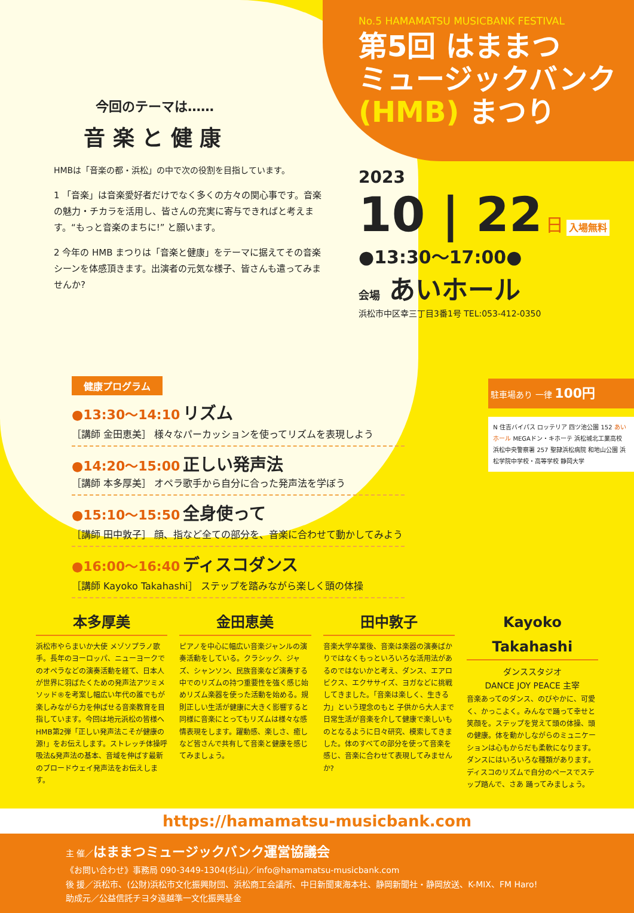今回のテーマは……
音 楽 と 健 康
HMBは「音楽の都・浜松」の中で次の役割を目指しています。
1 「音楽」は音楽愛好者だけでなく多くの方々の関心事です。音楽の魅力・チカラを活用し、皆さんの充実に寄与できればと考えます。“もっと音楽のまちに!” と願います。
2 今年の HMB まつりは「音楽と健康」をテーマに据えてその音楽シーンを体感頂きます。出演者の元気な様子、皆さんも遣ってみませんか?
No.5 HAMAMATSU MUSICBANK FESTIVAL
第5回 はままつ
ミュージックバンク
(HMB) まつり
2023
10 | 22 日 入場無料
●13:30〜17:00●
会場 あいホール
浜松市中区幸三丁目3番1号 TEL:053-412-0350
健康プログラム
●13:30〜14:10 リズム
［講師 金田恵美］ 様々なパーカッションを使ってリズムを表現しよう
●14:20〜15:00 正しい発声法
［講師 本多厚美］ オペラ歌手から自分に合った発声法を学ぼう
●15:10〜15:50 全身使って
［講師 田中敦子］ 顔、指など全ての部分を、音楽に合わせて動かしてみよう
●16:00〜16:40 ディスコダンス
［講師 Kayoko Takahashi］ ステップを踏みながら楽しく頭の体操
駐車場あり 一律 100円
N 住吉バイパス ロッテリア 四ツ池公園 152 あいホール MEGAドン・キホーテ 浜松城北工業高校 浜松中央警察署 257 聖隷浜松病院 和地山公園 浜松学院中学校・高等学校 静岡大学
本多厚美
浜松市やらまいか大使 メゾソプラノ歌手。長年のヨーロッパ、ニューヨークでのオペラなどの演奏活動を経て、日本人が世界に羽ばたくための発声法アツミメソッド®を考案し幅広い年代の誰でもが楽しみながら力を伸ばせる音楽教育を目指しています。今回は地元浜松の皆様へHMB第2弾「正しい発声法こそが健康の源!」をお伝えします。ストレッチ体操呼吸法&発声法の基本、音域を伸ばす最新のブロードウェイ発声法をお伝えします。
金田恵美
ピアノを中心に幅広い音楽ジャンルの演奏活動をしている。クラシック、ジャズ、シャンソン、民族音楽など演奏する中でのリズムの持つ重要性を強く感じ始めリズム楽器を使った活動を始める。規則正しい生活が健康に大きく影響すると同様に音楽にとってもリズムは様々な感情表現をします。躍動感、楽しさ、癒しなど皆さんで共有して音楽と健康を感じてみましょう。
田中敦子
音楽大学卒業後、音楽は楽器の演奏ばかりではなくもっといろいろな活用法があるのではないかと考え、ダンス、エアロビクス、エクササイズ、ヨガなどに挑戦してきました。「音楽は楽しく、生きる力」という理念のもと 子供から大人まで日常生活が音楽を介して健康で楽しいものとなるように日々研究、模索してきました。体のすべての部分を使って音楽を感じ、音楽に合わせて表現してみませんか?
Kayoko Takahashi
ダンススタジオ
DANCE JOY PEACE 主宰
音楽あってのダンス、のびやかに、可愛く、かっこよく。みんなで踊って幸せと笑顔を。ステップを覚えて頭の体操、頭の健康。体を動かしながらのミュニケーションは心もからだも柔軟になります。ダンスにはいろいろな種類があります。ディスコのリズムで自分のペースでステップ踏んで、さあ 踊ってみましょう。
https://hamamatsu-musicbank.com
主 催／はままつミュージックバンク運営協議会
《お問い合わせ》事務局 090-3449-1304(杉山)／info@hamamatsu-musicbank.com
後 援／浜松市、(公財)浜松市文化振興財団、浜松商工会議所、中日新聞東海本社、静岡新聞社・静岡放送、K-MIX、FM Haro!
助成元／公益信託チヨタ遠越準一文化振興基金